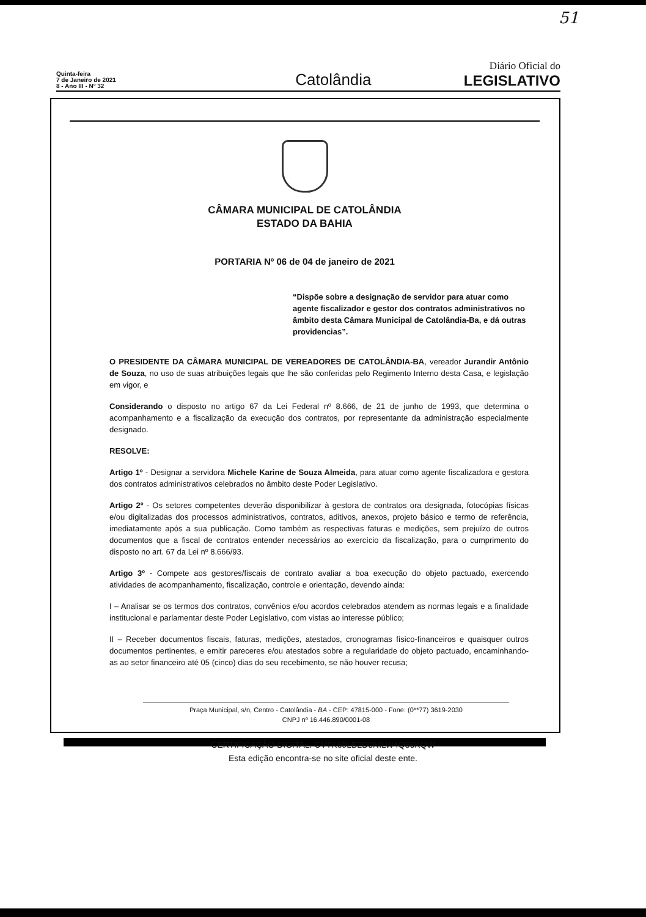51
Quinta-feira
7 de Janeiro de 2021
8 - Ano III - Nº 32
Catolândia
Diário Oficial do
LEGISLATIVO
CÂMARA MUNICIPAL DE CATOLÂNDIA
ESTADO DA BAHIA
PORTARIA Nº 06 de 04 de janeiro de 2021
“Dispõe sobre a designação de servidor para atuar como agente fiscalizador e gestor dos contratos administrativos no âmbito desta Câmara Municipal de Catolândia-Ba, e dá outras providencias”.
O PRESIDENTE DA CÂMARA MUNICIPAL DE VEREADORES DE CATOLÂNDIA-BA, vereador Jurandir Antônio de Souza, no uso de suas atribuições legais que lhe são conferidas pelo Regimento Interno desta Casa, e legislação em vigor, e
Considerando o disposto no artigo 67 da Lei Federal nº 8.666, de 21 de junho de 1993, que determina o acompanhamento e a fiscalização da execução dos contratos, por representante da administração especialmente designado.
RESOLVE:
Artigo 1º - Designar a servidora Michele Karine de Souza Almeida, para atuar como agente fiscalizadora e gestora dos contratos administrativos celebrados no âmbito deste Poder Legislativo.
Artigo 2º - Os setores competentes deverão disponibilizar à gestora de contratos ora designada, fotocópias físicas e/ou digitalizadas dos processos administrativos, contratos, aditivos, anexos, projeto básico e termo de referência, imediatamente após a sua publicação. Como também as respectivas faturas e medições, sem prejuízo de outros documentos que a fiscal de contratos entender necessários ao exercício da fiscalização, para o cumprimento do disposto no art. 67 da Lei nº 8.666/93.
Artigo 3º - Compete aos gestores/fiscais de contrato avaliar a boa execução do objeto pactuado, exercendo atividades de acompanhamento, fiscalização, controle e orientação, devendo ainda:
I – Analisar se os termos dos contratos, convênios e/ou acordos celebrados atendem as normas legais e a finalidade institucional e parlamentar deste Poder Legislativo, com vistas ao interesse público;
II – Receber documentos fiscais, faturas, medições, atestados, cronogramas físico-financeiros e quaisquer outros documentos pertinentes, e emitir pareceres e/ou atestados sobre a regularidade do objeto pactuado, encaminhando-as ao setor financeiro até 05 (cinco) dias do seu recebimento, se não houver recusa;
Praça Municipal, s/n, Centro - Catolândia - BA - CEP: 47815-000 - Fone: (0**77) 3619-2030
CNPJ nº 16.446.890/0001-08
CERTIFICAÇÃO DIGITAL: CVTK69LB2D0NILW4Q56KQW
Esta edição encontra-se no site oficial deste ente.